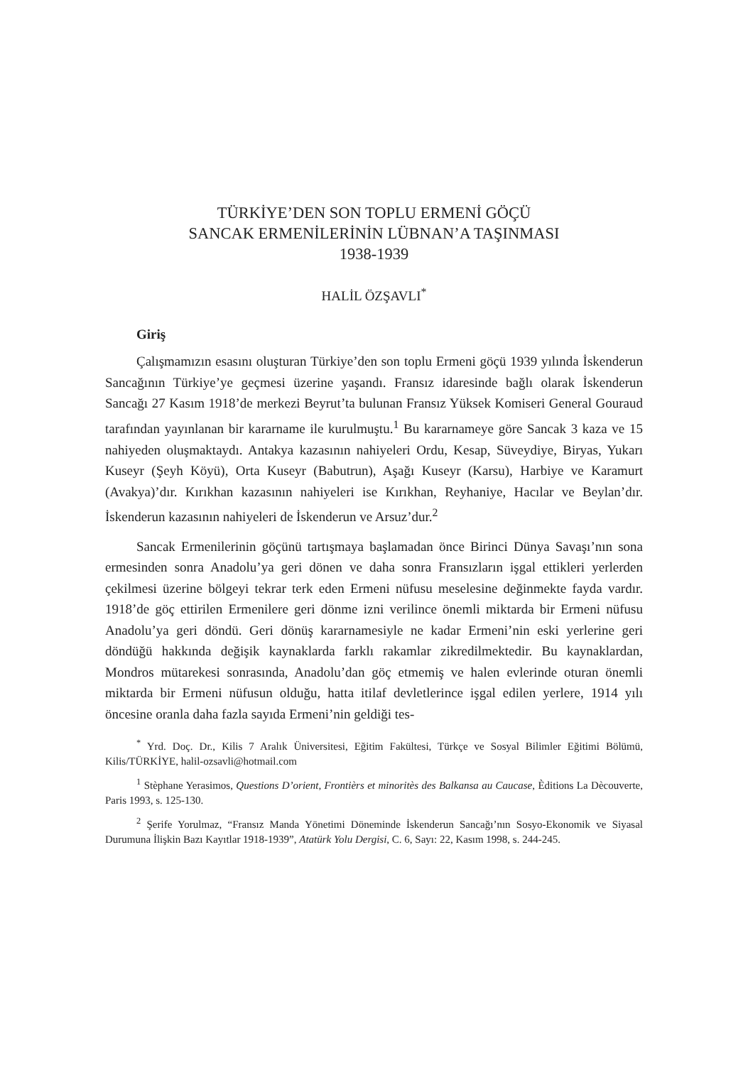TÜRKİYE’DEN SON TOPLU ERMENİ GÖÇÜ
SANCAK ERMENİLERİNİN LÜBNAN’A TAŞINMASI
1938-1939
HALİL ÖZŞAVLI<sup>*</sup>
Giriş
Çalışmamızın esasını oluşturan Türkiye’den son toplu Ermeni göçü 1939 yılında İskenderun Sancağının Türkiye’ye geçmesi üzerine yaşandı. Fransız idaresinde bağlı olarak İskenderun Sancağı 27 Kasım 1918’de merkezi Beyrut’ta bulunan Fransız Yüksek Komiseri General Gouraud tarafından yayınlanan bir kararname ile kurulmuştu.<sup>1</sup> Bu kararnameye göre Sancak 3 kaza ve 15 nahiyeden oluşmaktaydı. Antakya kazasının nahiyeleri Ordu, Kesap, Süveydiye, Biryas, Yukarı Kuseyr (Şeyh Köyü), Orta Kuseyr (Babutrun), Aşağı Kuseyr (Karsu), Harbiye ve Karamurt (Avakya)’dır. Kırıkhan kazasının nahiyeleri ise Kırıkhan, Reyhaniye, Hacılar ve Beylan’dır. İskenderun kazasının nahiyeleri de İskenderun ve Arsuz’dur.<sup>2</sup>
Sancak Ermenilerinin göçünü tartışmaya başlamadan önce Birinci Dünya Savaşı’nın sona ermesinden sonra Anadolu’ya geri dönen ve daha sonra Fransızların işgal ettikleri yerlerden çekilmesi üzerine bölgeyi tekrar terk eden Ermeni nüfusu meselesine değinmekte fayda vardır. 1918’de göç ettirilen Ermenilere geri dönme izni verilince önemli miktarda bir Ermeni nüfusu Anadolu’ya geri döndü. Geri dönüş kararnamesiyle ne kadar Ermeni’nin eski yerlerine geri döndüğü hakkında değişik kaynaklarda farklı rakamlar zikredilmektedir. Bu kaynaklardan, Mondros mütarekesi sonrasında, Anadolu’dan göç etmemiş ve halen evlerinde oturan önemli miktarda bir Ermeni nüfusun olduğu, hatta itilaf devletlerince işgal edilen yerlere, 1914 yılı öncesine oranla daha fazla sayıda Ermeni’nin geldiği tes-
<sup>*</sup> Yrd. Doç. Dr., Kilis 7 Aralık Üniversitesi, Eğitim Fakültesi, Türkçe ve Sosyal Bilimler Eğitimi Bölümü, Kilis/TÜRKİYE, halil-ozsavli@hotmail.com
<sup>1</sup> Stèphane Yerasimos, Questions D’orient, Frontièrs et minoritès des Balkansa au Caucase, Èditions La Dècouverte, Paris 1993, s. 125-130.
<sup>2</sup> Şerife Yorulmaz, “Fransız Manda Yönetimi Döneminde İskenderun Sancağı’nın Sosyo-Ekonomik ve Siyasal Durumuna İlişkin Bazı Kayıtlar 1918-1939”, Atatürk Yolu Dergisi, C. 6, Sayı: 22, Kasım 1998, s. 244-245.